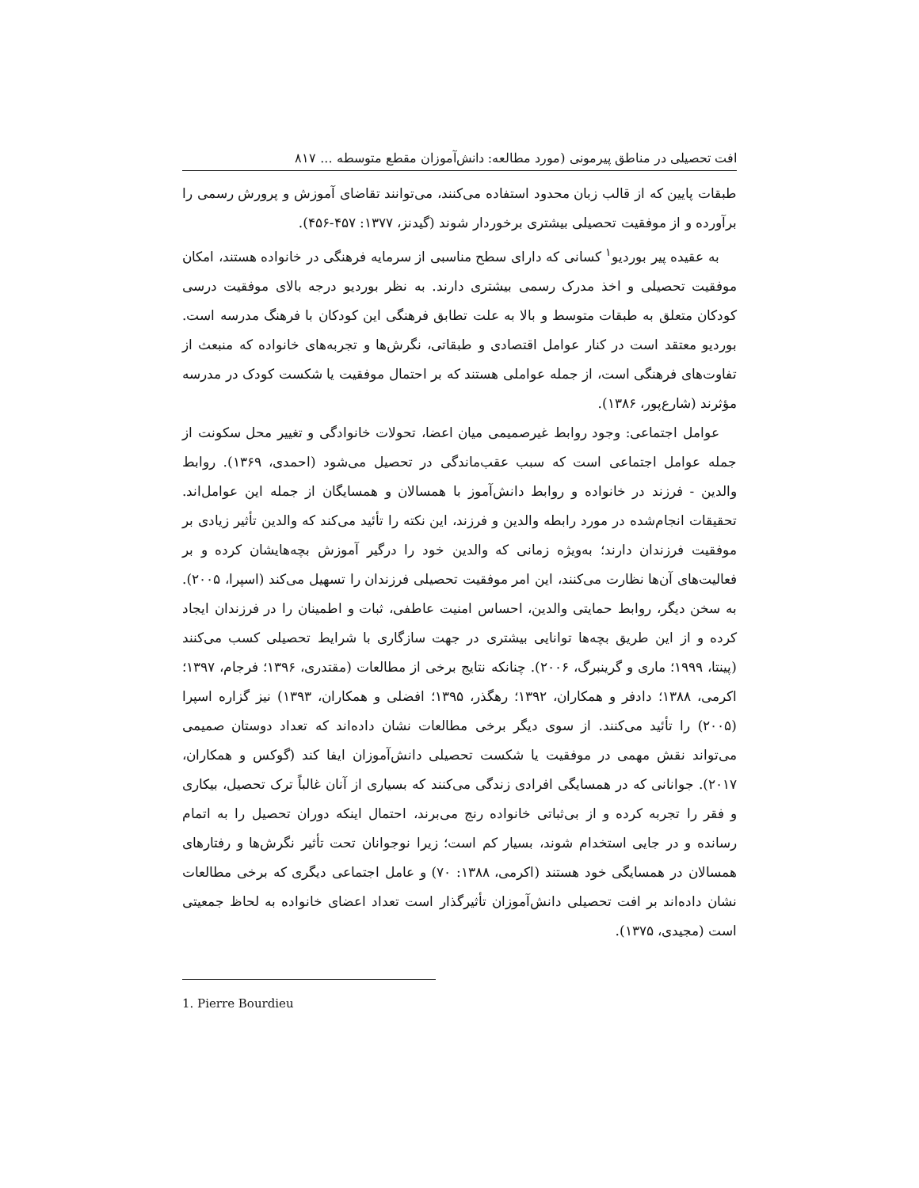افت تحصیلی در مناطق پیرمونی (مورد مطالعه: دانش‌آموزان مقطع متوسطه ... ۸۱۷
طبقات پایین که از قالب زبان محدود استفاده می‌کنند، می‌توانند تقاضای آموزش و پرورش رسمی را برآورده و از موفقیت تحصیلی بیشتری برخوردار شوند (گیدنز، ۱۳۷۷: ۴۵۷-۴۵۶).
به عقیده پیر بوردیو<sup>۱</sup> کسانی که دارای سطح مناسبی از سرمایه فرهنگی در خانواده هستند، امکان موفقیت تحصیلی و اخذ مدرک رسمی بیشتری دارند. به نظر بوردیو درجه بالای موفقیت درسی کودکان متعلق به طبقات متوسط و بالا به علت تطابق فرهنگی این کودکان با فرهنگ مدرسه است. بوردیو معتقد است در کنار عوامل اقتصادی و طبقاتی، نگرش‌ها و تجربه‌های خانواده که منبعث از تفاوت‌های فرهنگی است، از جمله عواملی هستند که بر احتمال موفقیت یا شکست کودک در مدرسه مؤثرند (شارع‌پور، ۱۳۸۶).
عوامل اجتماعی: وجود روابط غیرصمیمی میان اعضا، تحولات خانوادگی و تغییر محل سکونت از جمله عوامل اجتماعی است که سبب عقب‌ماندگی در تحصیل می‌شود (احمدی، ۱۳۶۹). روابط والدین - فرزند در خانواده و روابط دانش‌آموز با همسالان و همسایگان از جمله این عوامل‌اند. تحقیقات انجام‌شده در مورد رابطه والدین و فرزند، این نکته را تأئید می‌کند که والدین تأثیر زیادی بر موفقیت فرزندان دارند؛ به‌ویژه زمانی که والدین خود را درگیر آموزش بچه‌هایشان کرده و بر فعالیت‌های آن‌ها نظارت می‌کنند، این امر موفقیت تحصیلی فرزندان را تسهیل می‌کند (اسپرا، ۲۰۰۵). به سخن دیگر، روابط حمایتی والدین، احساس امنیت عاطفی، ثبات و اطمینان را در فرزندان ایجاد کرده و از این طریق بچه‌ها توانایی بیشتری در جهت سازگاری با شرایط تحصیلی کسب می‌کنند (پینتا، ۱۹۹۹؛ ماری و گرینبرگ، ۲۰۰۶). چنانکه نتایج برخی از مطالعات (مقتدری، ۱۳۹۶؛ فرجام، ۱۳۹۷؛ اکرمی، ۱۳۸۸؛ دادفر و همکاران، ۱۳۹۲؛ رهگذر، ۱۳۹۵؛ افضلی و همکاران، ۱۳۹۳) نیز گزاره اسپرا (۲۰۰۵) را تأئید می‌کنند. از سوی دیگر برخی مطالعات نشان داده‌اند که تعداد دوستان صمیمی می‌تواند نقش مهمی در موفقیت یا شکست تحصیلی دانش‌آموزان ایفا کند (گوکس و همکاران، ۲۰۱۷). جوانانی که در همسایگی افرادی زندگی می‌کنند که بسیاری از آنان غالباً ترک تحصیل، بیکاری و فقر را تجربه کرده و از بی‌ثباتی خانواده رنج می‌برند، احتمال اینکه دوران تحصیل را به اتمام رسانده و در جایی استخدام شوند، بسیار کم است؛ زیرا نوجوانان تحت تأثیر نگرش‌ها و رفتارهای همسالان در همسایگی خود هستند (اکرمی، ۱۳۸۸: ۷۰) و عامل اجتماعی دیگری که برخی مطالعات نشان داده‌اند بر افت تحصیلی دانش‌آموزان تأثیرگذار است تعداد اعضای خانواده به لحاظ جمعیتی است (مجیدی، ۱۳۷۵).
1. Pierre Bourdieu